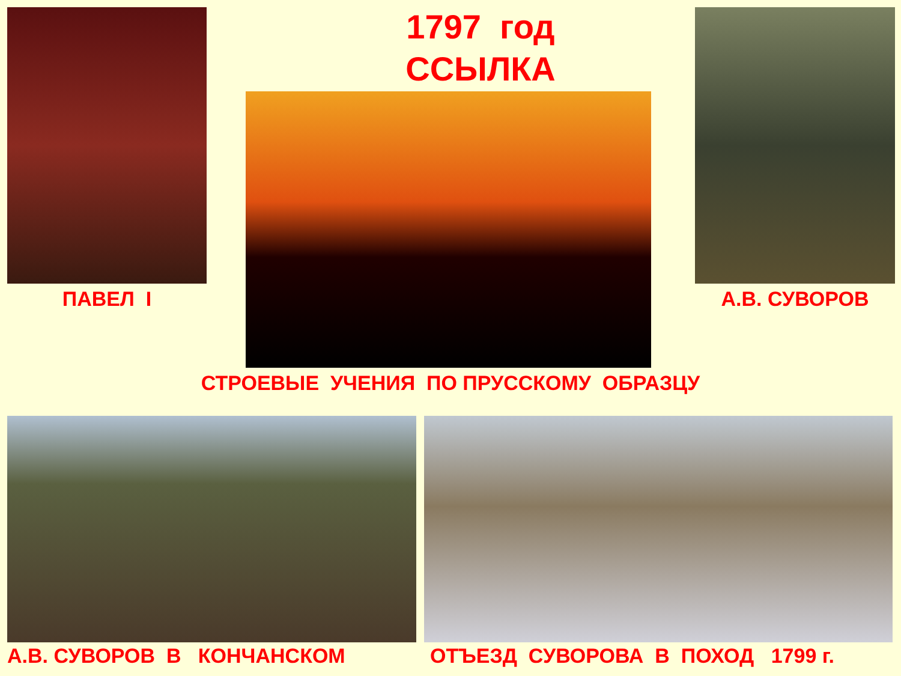1797 год
ССЫЛКА
ПАВЕЛ I А.В. СУВОРОВ
СТРОЕВЫЕ УЧЕНИЯ ПО ПРУССКОМУ ОБРАЗЦУ
А.В. СУВОРОВ В КОНЧАНСКОМ ОТЪЕЗД СУВОРОВА В ПОХОД 1799 г.